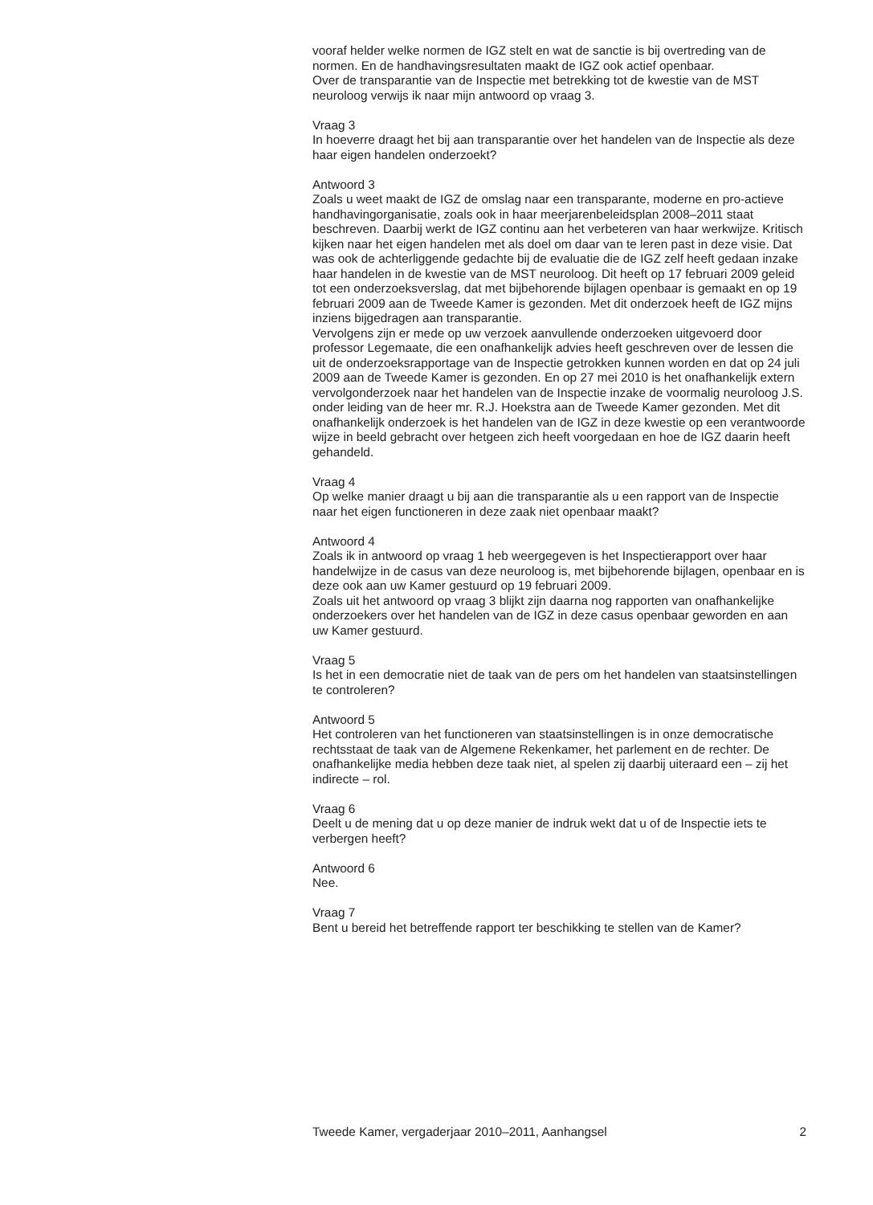vooraf helder welke normen de IGZ stelt en wat de sanctie is bij overtreding van de normen. En de handhavingsresultaten maakt de IGZ ook actief openbaar.
Over de transparantie van de Inspectie met betrekking tot de kwestie van de MST neuroloog verwijs ik naar mijn antwoord op vraag 3.
Vraag 3
In hoeverre draagt het bij aan transparantie over het handelen van de Inspectie als deze haar eigen handelen onderzoekt?
Antwoord 3
Zoals u weet maakt de IGZ de omslag naar een transparante, moderne en pro-actieve handhavingorganisatie, zoals ook in haar meerjarenbeleidsplan 2008–2011 staat beschreven. Daarbij werkt de IGZ continu aan het verbeteren van haar werkwijze. Kritisch kijken naar het eigen handelen met als doel om daar van te leren past in deze visie. Dat was ook de achterliggende gedachte bij de evaluatie die de IGZ zelf heeft gedaan inzake haar handelen in de kwestie van de MST neuroloog. Dit heeft op 17 februari 2009 geleid tot een onderzoeksverslag, dat met bijbehorende bijlagen openbaar is gemaakt en op 19 februari 2009 aan de Tweede Kamer is gezonden. Met dit onderzoek heeft de IGZ mijns inziens bijgedragen aan transparantie.
Vervolgens zijn er mede op uw verzoek aanvullende onderzoeken uitgevoerd door professor Legemaate, die een onafhankelijk advies heeft geschreven over de lessen die uit de onderzoeksrapportage van de Inspectie getrokken kunnen worden en dat op 24 juli 2009 aan de Tweede Kamer is gezonden. En op 27 mei 2010 is het onafhankelijk extern vervolgonderzoek naar het handelen van de Inspectie inzake de voormalig neuroloog J.S. onder leiding van de heer mr. R.J. Hoekstra aan de Tweede Kamer gezonden. Met dit onafhankelijk onderzoek is het handelen van de IGZ in deze kwestie op een verantwoorde wijze in beeld gebracht over hetgeen zich heeft voorgedaan en hoe de IGZ daarin heeft gehandeld.
Vraag 4
Op welke manier draagt u bij aan die transparantie als u een rapport van de Inspectie naar het eigen functioneren in deze zaak niet openbaar maakt?
Antwoord 4
Zoals ik in antwoord op vraag 1 heb weergegeven is het Inspectierapport over haar handelwijze in de casus van deze neuroloog is, met bijbehorende bijlagen, openbaar en is deze ook aan uw Kamer gestuurd op 19 februari 2009.
Zoals uit het antwoord op vraag 3 blijkt zijn daarna nog rapporten van onafhankelijke onderzoekers over het handelen van de IGZ in deze casus openbaar geworden en aan uw Kamer gestuurd.
Vraag 5
Is het in een democratie niet de taak van de pers om het handelen van staatsinstellingen te controleren?
Antwoord 5
Het controleren van het functioneren van staatsinstellingen is in onze democratische rechtsstaat de taak van de Algemene Rekenkamer, het parlement en de rechter. De onafhankelijke media hebben deze taak niet, al spelen zij daarbij uiteraard een – zij het indirecte – rol.
Vraag 6
Deelt u de mening dat u op deze manier de indruk wekt dat u of de Inspectie iets te verbergen heeft?
Antwoord 6
Nee.
Vraag 7
Bent u bereid het betreffende rapport ter beschikking te stellen van de Kamer?
Tweede Kamer, vergaderjaar 2010–2011, Aanhangsel 2